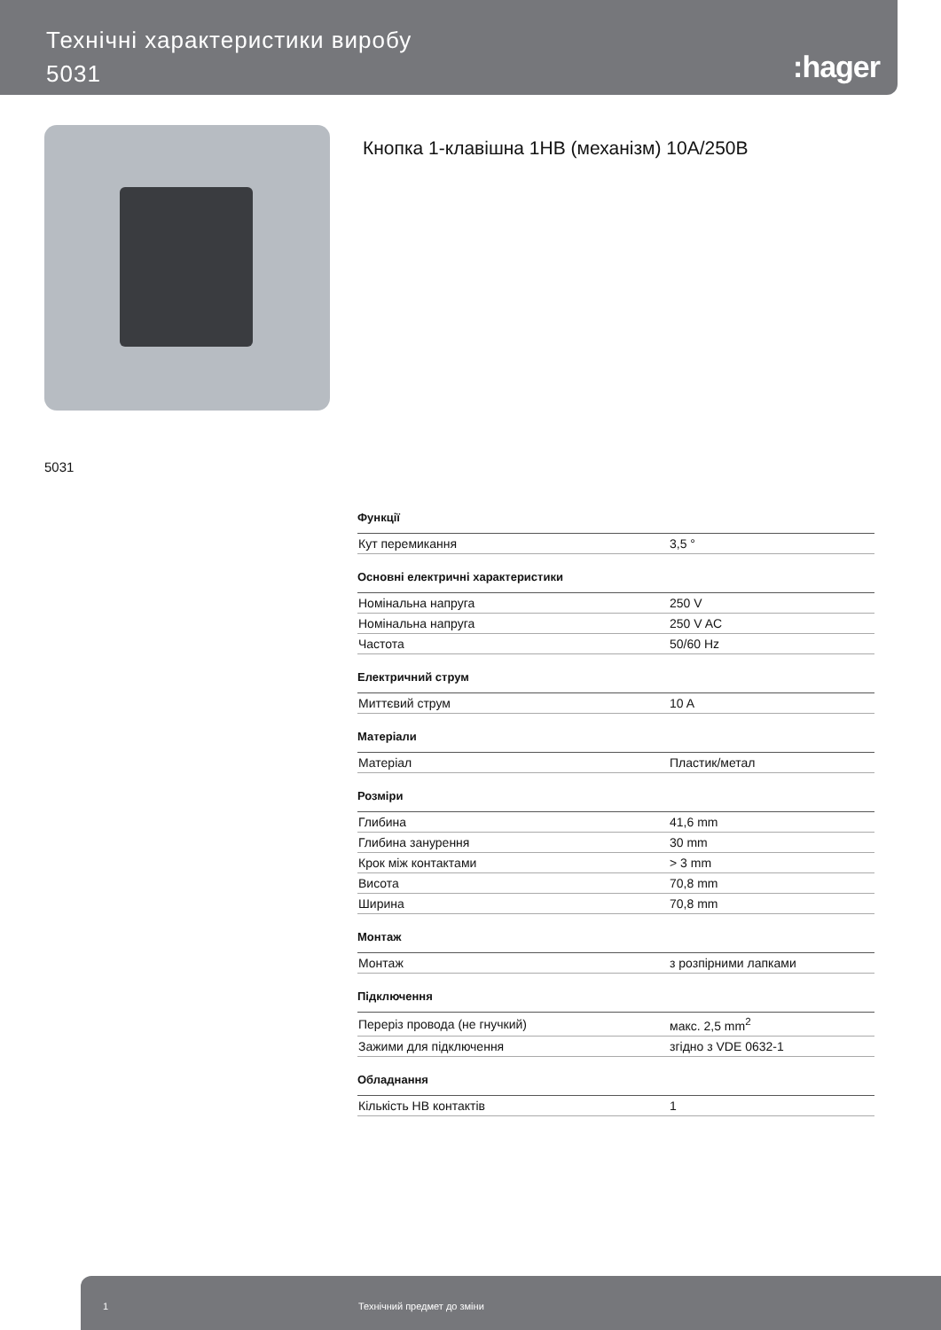Технічні характеристики виробу
5031
:hager
Кнопка 1-клавішна 1НВ (механізм) 10А/250В
5031
Функції
| Кут перемикання | 3,5 ° |
Основні електричні характеристики
| Номінальна напруга | 250 V |
| Номінальна напруга | 250 V AC |
| Частота | 50/60 Hz |
Електричний струм
| Миттєвий струм | 10 A |
Матеріали
| Матеріал | Пластик/метал |
Розміри
| Глибина | 41,6 mm |
| Глибина занурення | 30 mm |
| Крок між контактами | > 3 mm |
| Висота | 70,8 mm |
| Ширина | 70,8 mm |
Монтаж
| Монтаж | з розпірними лапками |
Підключення
| Переріз провода (не гнучкий) | макс. 2,5 mm<sup>2</sup> |
| Зажими для підключення | згідно з VDE 0632-1 |
Обладнання
| Кількість НВ контактів | 1 |
1 Технічний предмет до зміни